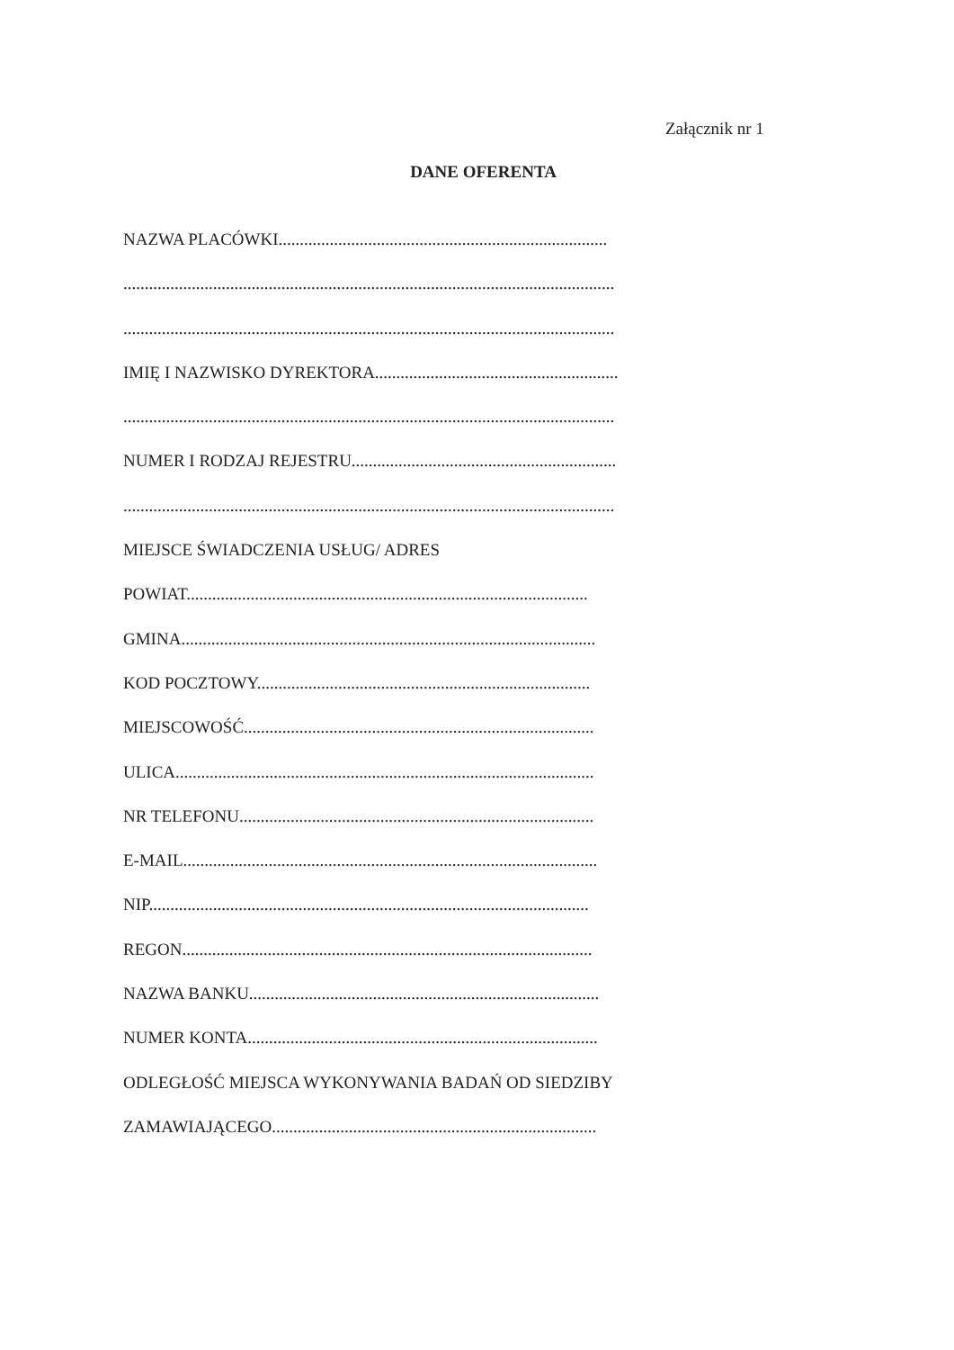Załącznik nr 1
DANE OFERENTA
NAZWA PLACÓWKI.............................................................................
...................................................................................................................
...................................................................................................................
IMIĘ I NAZWISKO DYREKTORA.........................................................
...................................................................................................................
NUMER I RODZAJ REJESTRU..............................................................
...................................................................................................................
MIEJSCE ŚWIADCZENIA USŁUG/ ADRES
POWIAT..............................................................................................
GMINA.................................................................................................
KOD POCZTOWY..............................................................................
MIEJSCOWOŚĆ..................................................................................
ULICA..................................................................................................
NR TELEFONU...................................................................................
E-MAIL.................................................................................................
NIP.......................................................................................................
REGON................................................................................................
NAZWA BANKU..................................................................................
NUMER KONTA..................................................................................
ODLEGŁOŚĆ MIEJSCA WYKONYWANIA BADAŃ OD SIEDZIBY
ZAMAWIAJĄCEGO............................................................................